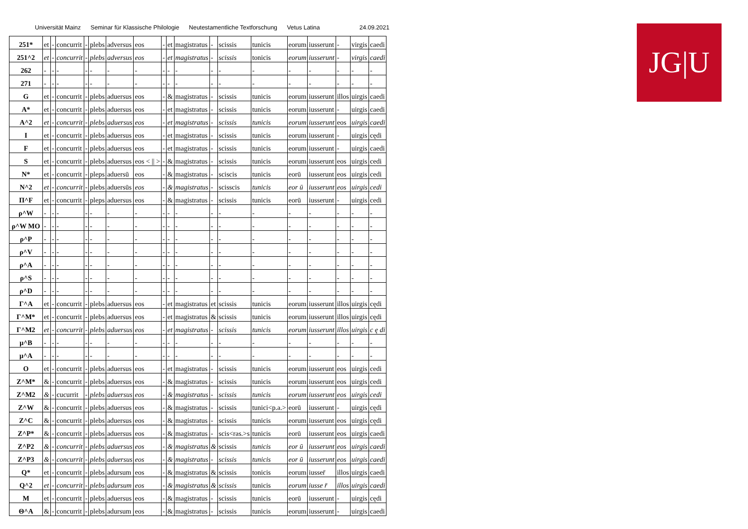Universität Mainz Seminar für Klassische Philologie Neutestamentliche Textforschung Vetus Latina 24.09.2021
JG|U
| 251* | et | - | concurrit | - | plebs | adversus | eos | - | et | magistratus | - | scissis | tunicis | eorum | iusserunt | - | virgis | caedi |
| 251^2 | et | - | concurrit | - | plebs | adversus | eos | - | et | magistratus | - | scissis | tonicis | eorum | iusserunt | - | virgis | caedi |
| 262 | - | - | - | - | - | - | - | - | - | - | - | - | - | - | - | - | - | - |
| 271 | - | - | - | - | - | - | - | - | - | - | - | - | - | - | - | - | - | - |
| G | et | - | concurrit | - | plebs | aduersus | eos | - | & | magistratus | - | scissis | tunicis | eorum | iusserunt | illos | uirgis | caedi |
| A* | et | - | concurrit | - | plebs | aduersus | eos | - | et | magistratus | - | scissis | tunicis | eorum | iusserunt | - | uirgis | caedi |
| A^2 | et | - | concurrit | - | plebs | aduersus | eos | - | et | magistratus | - | scissis | tunicis | eorum | iusserunt | eos | uirgis | caedi |
| I | et | - | concurrit | - | plebs | aduersus | eos | - | et | magistratus | - | scissis | tunicis | eorum | iusserunt | - | uirgis | cędi |
| F | et | - | concurrit | - | plebs | aduersus | eos | - | et | magistratus | - | scissis | tunicis | eorum | iusserunt | - | uirgis | caedi |
| S | et | - | concurrit | - | plebs | aduersus | eos < // > | - | & | magistratus | - | scissis | tunicis | eorum | iusserunt | eos | uirgis | cedi |
| N* | et | - | concurrit | - | pleps | aduersū | eos | - | & | magistratus | - | sciscis | tunicis | eorū | iusserunt | eos | uirgis | cedi |
| N^2 | et | - | concurrit | - | plebs | aduersūs | eos | - | & | magistratus | - | scisscis | tunicis | eor ū | iusserunt | eos | uirgis | cedi |
| Π^F | et | - | concurrit | - | pleps | aduersus | eos | - | & | magistratus | - | scissis | tunicis | eorū | iusserunt | - | uirgis | cedi |
| ρ^W | - | - | - | - | - | - | - | - | - | - | - | - | - | - | - | - | - | - |
| ρ^W MO | - | - | - | - | - | - | - | - | - | - | - | - | - | - | - | - | - | - |
| ρ^P | - | - | - | - | - | - | - | - | - | - | - | - | - | - | - | - | - | - |
| ρ^V | - | - | - | - | - | - | - | - | - | - | - | - | - | - | - | - | - | - |
| ρ^A | - | - | - | - | - | - | - | - | - | - | - | - | - | - | - | - | - | - |
| ρ^S | - | - | - | - | - | - | - | - | - | - | - | - | - | - | - | - | - | - |
| ρ^D | - | - | - | - | - | - | - | - | - | - | - | - | - | - | - | - | - | - |
| Γ^A | et | - | concurrit | - | plebs | aduersus | eos | - | et | magistratus | et | scissis | tunicis | eorum | iusserunt | illos | uirgis | cędi |
| Γ^M* | et | - | concurrit | - | plebs | aduersus | eos | - | et | magistratus | & | scissis | tunicis | eorum | iusserunt | illos | uirgis | cędi |
| Γ^M2 | et | - | concurrit | - | plebs | aduersus | eos | - | et | magistratus | - | scissis | tunicis | eorum | iusserunt | illos | uirgis | c ę di |
| μ^B | - | - | - | - | - | - | - | - | - | - | - | - | - | - | - | - | - | - |
| μ^A | - | - | - | - | - | - | - | - | - | - | - | - | - | - | - | - | - | - |
| O | et | - | concurrit | - | plebs | aduersus | eos | - | et | magistratus | - | scissis | tunicis | eorum | iusserunt | eos | uirgis | cedi |
| Z^M* | & | - | concurrit | - | plebs | aduersus | eos | - | & | magistratus | - | scissis | tunicis | eorum | iusserunt | eos | uirgis | cedi |
| Z^M2 | & | - | cucurrit | - | plebs | aduersus | eos | - | & | magistratus | - | scissis | tunicis | eorum | iusserunt | eos | uirgis | cedi |
| Z^W | & | - | concurrit | - | plebs | aduersus | eos | - | & | magistratus | - | scissis | tunici<p.a.> | eorū | iusserunt | - | uirgis | cędi |
| Z^C | & | - | concurrit | - | plebs | aduersus | eos | - | & | magistratus | - | scissis | tunicis | eorum | iusserunt | eos | uirgis | cędi |
| Z^P* | & | - | concurrit | - | plebs | aduersus | eos | - | & | magistratus | - | scis<ras.>s | tunicis | eorū | iusserunt | eos | uirgis | caedi |
| Z^P2 | & | - | concurrit | - | plebs | aduersus | eos | - | & | magistratus | & | scissis | tunicis | eor ū | iusserunt | eos | uirgis | caedi |
| Z^P3 | & | - | concurrit | - | plebs | aduersus | eos | - | & | magistratus | - | scissis | tunicis | eor ū | iusserunt | eos | uirgis | caedi |
| Q* | et | - | concurrit | - | plebs | adursum | eos | - | & | magistratus | & | scissis | tonicis | eorum | iusser̄ | illos | uirgis | caedi |
| Q^2 | et | - | concurrit | - | plebs | adursum | eos | - | & | magistratus | & | scissis | tunicis | eorum | iusse r̄ | illos | uirgis | caedi |
| M | et | - | concurrit | - | plebs | aduersus | eos | - | & | magistratus | - | scissis | tunicis | eorū | iusserunt | - | uirgis | cędi |
| Θ^A | & | - | concurrit | - | plebs | adursum | eos | - | & | magistratus | - | scissis | tunicis | eorum | iusserunt | - | uirgis | caedi |